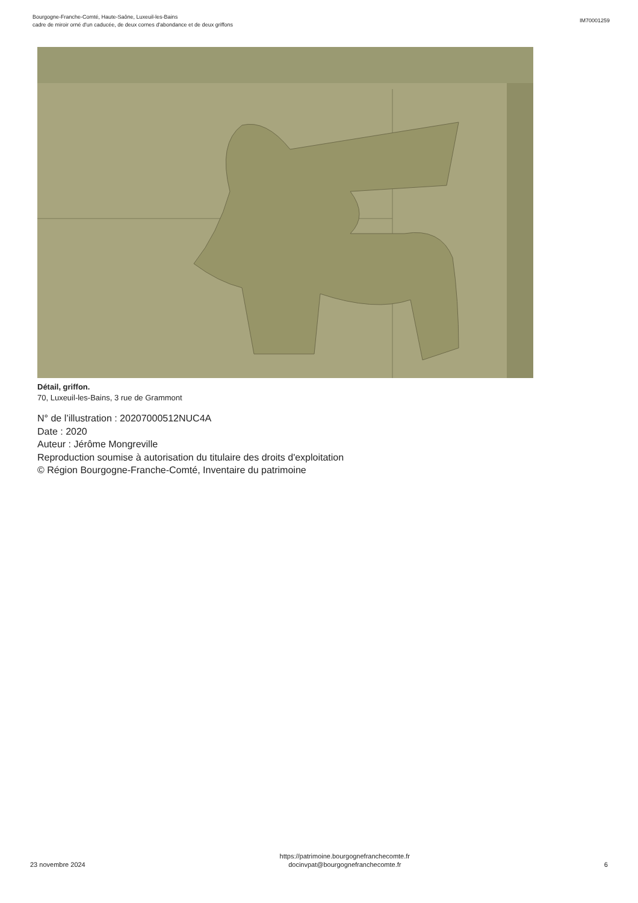Bourgogne-Franche-Comté, Haute-Saône, Luxeuil-les-Bains
cadre de miroir orné d'un caducée, de deux cornes d'abondance et de deux griffons
IM70001259
Détail, griffon.
70, Luxeuil-les-Bains, 3 rue de Grammont
N° de l’illustration : 20207000512NUC4A
Date : 2020
Auteur : Jérôme Mongreville
Reproduction soumise à autorisation du titulaire des droits d'exploitation
© Région Bourgogne-Franche-Comté, Inventaire du patrimoine
23 novembre 2024
https://patrimoine.bourgognefranchecomte.fr
docinvpat@bourgognefranchecomte.fr
6